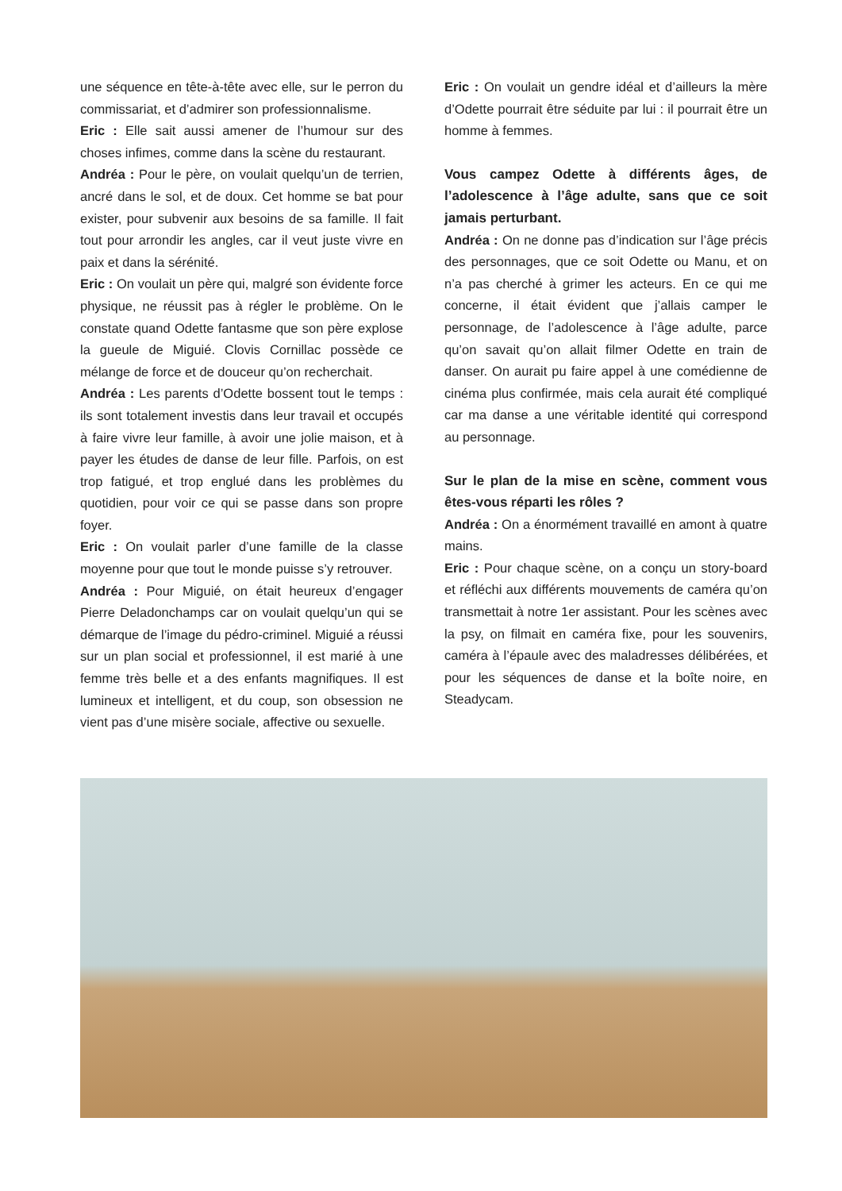une séquence en tête-à-tête avec elle, sur le perron du commissariat, et d’admirer son professionnalisme.
Eric : Elle sait aussi amener de l’humour sur des choses infimes, comme dans la scène du restaurant.
Andréa : Pour le père, on voulait quelqu’un de terrien, ancré dans le sol, et de doux. Cet homme se bat pour exister, pour subvenir aux besoins de sa famille. Il fait tout pour arrondir les angles, car il veut juste vivre en paix et dans la sérénité.
Eric : On voulait un père qui, malgré son évidente force physique, ne réussit pas à régler le problème. On le constate quand Odette fantasme que son père explose la gueule de Miguié. Clovis Cornillac possède ce mélange de force et de douceur qu’on recherchait.
Andréa : Les parents d’Odette bossent tout le temps : ils sont totalement investis dans leur travail et occupés à faire vivre leur famille, à avoir une jolie maison, et à payer les études de danse de leur fille. Parfois, on est trop fatigué, et trop englué dans les problèmes du quotidien, pour voir ce qui se passe dans son propre foyer.
Eric : On voulait parler d’une famille de la classe moyenne pour que tout le monde puisse s’y retrouver.
Andréa : Pour Miguié, on était heureux d’engager Pierre Deladonchamps car on voulait quelqu’un qui se démarque de l’image du pédro-criminel. Miguié a réussi sur un plan social et professionnel, il est marié à une femme très belle et a des enfants magnifiques. Il est lumineux et intelligent, et du coup, son obsession ne vient pas d’une misère sociale, affective ou sexuelle.
Eric : On voulait un gendre idéal et d’ailleurs la mère d’Odette pourrait être séduite par lui : il pourrait être un homme à femmes.
Vous campez Odette à différents âges, de l’adolescence à l’âge adulte, sans que ce soit jamais perturbant.
Andréa : On ne donne pas d’indication sur l’âge précis des personnages, que ce soit Odette ou Manu, et on n’a pas cherché à grimer les acteurs. En ce qui me concerne, il était évident que j’allais camper le personnage, de l’adolescence à l’âge adulte, parce qu’on savait qu’on allait filmer Odette en train de danser. On aurait pu faire appel à une comédienne de cinéma plus confirmée, mais cela aurait été compliqué car ma danse a une véritable identité qui correspond au personnage.
Sur le plan de la mise en scène, comment vous êtes-vous réparti les rôles ?
Andréa : On a énormément travaillé en amont à quatre mains.
Eric : Pour chaque scène, on a conçu un story-board et réfléchi aux différents mouvements de caméra qu’on transmettait à notre 1er assistant. Pour les scènes avec la psy, on filmait en caméra fixe, pour les souvenirs, caméra à l’épaule avec des maladresses délibérées, et pour les séquences de danse et la boîte noire, en Steadycam.